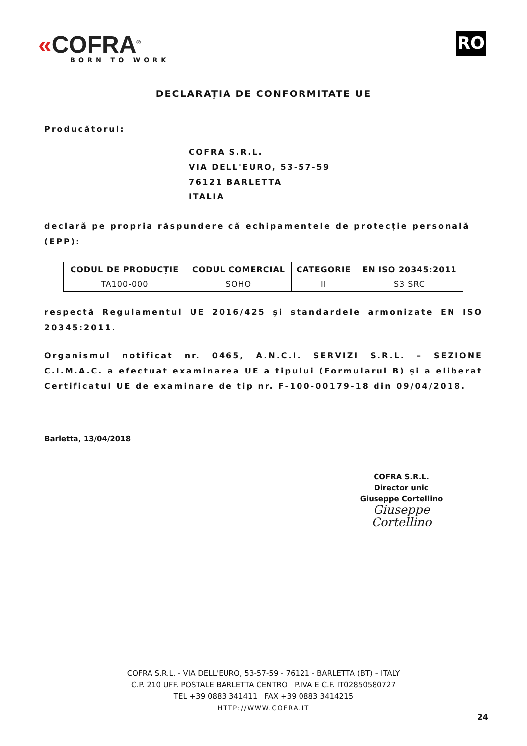«COFRA<sup>®</sup>
BORN TO WORK
RO
DECLARAȚIA DE CONFORMITATE UE
Producătorul:
COFRA S.R.L.
VIA DELL'EURO, 53-57-59
76121 BARLETTA
ITALIA
declară pe propria răspundere că echipamentele de protecție personală (EPP):
| CODUL DE PRODUCȚIE | CODUL COMERCIAL | CATEGORIE | EN ISO 20345:2011 |
| --- | --- | --- | --- |
| TA100-000 | SOHO | II | S3 SRC |
respectă Regulamentul UE 2016/425 și standardele armonizate EN ISO 20345:2011.
Organismul notificat nr. 0465, A.N.C.I. SERVIZI S.R.L. – SEZIONE C.I.M.A.C. a efectuat examinarea UE a tipului (Formularul B) și a eliberat Certificatul UE de examinare de tip nr. F-100-00179-18 din 09/04/2018.
Barletta, 13/04/2018
COFRA S.R.L.
Director unic
Giuseppe Cortellino
Giuseppe Cortellino
COFRA S.R.L. - VIA DELL'EURO, 53-57-59 - 76121 - BARLETTA (BT) – ITALY
C.P. 210 UFF. POSTALE BARLETTA CENTRO P.IVA E C.F. IT02850580727
TEL +39 0883 341411 FAX +39 0883 3414215
HTTP://WWW.COFRA.IT
24